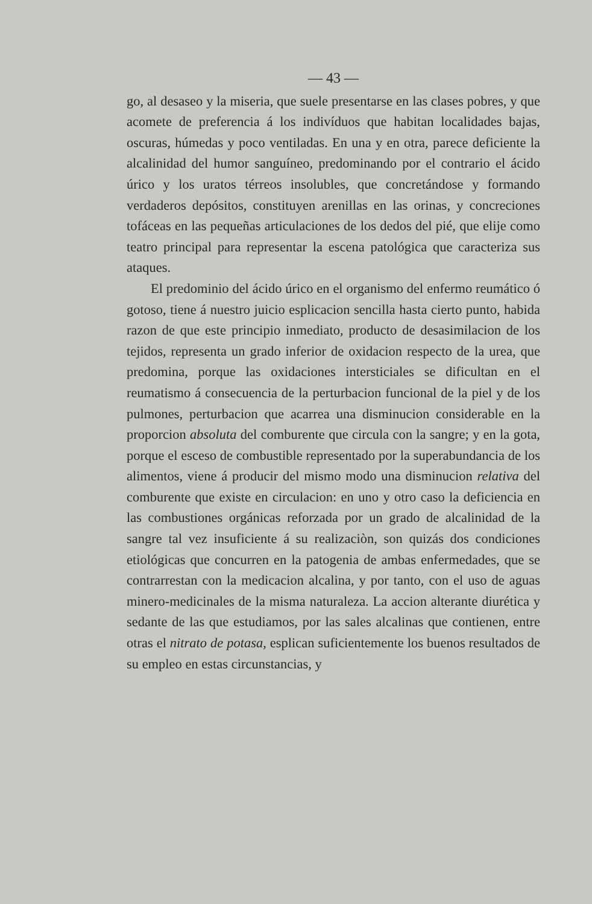— 43 —
go, al desaseo y la miseria, que suele presentarse en las clases pobres, y que acomete de preferencia á los indivíduos que habitan localidades bajas, oscuras, húmedas y poco ventiladas. En una y en otra, parece deficiente la alcalinidad del humor sanguíneo, predominando por el contrario el ácido úrico y los uratos térreos insolubles, que concretándose y formando verdaderos depósitos, constituyen arenillas en las orinas, y concreciones tofáceas en las pequeñas articulaciones de los dedos del pié, que elije como teatro principal para representar la escena patológica que caracteriza sus ataques.
El predominio del ácido úrico en el organismo del enfermo reumático ó gotoso, tiene á nuestro juicio esplicacion sencilla hasta cierto punto, habida razon de que este principio inmediato, producto de desasimilacion de los tejidos, representa un grado inferior de oxidacion respecto de la urea, que predomina, porque las oxidaciones intersticiales se dificultan en el reumatismo á consecuencia de la perturbacion funcional de la piel y de los pulmones, perturbacion que acarrea una disminucion considerable en la proporcion absoluta del comburente que circula con la sangre; y en la gota, porque el esceso de combustible representado por la superabundancia de los alimentos, viene á producir del mismo modo una disminucion relativa del comburente que existe en circulacion: en uno y otro caso la deficiencia en las combustiones orgánicas reforzada por un grado de alcalinidad de la sangre tal vez insuficiente á su realizaciòn, son quizás dos condiciones etiológicas que concurren en la patogenia de ambas enfermedades, que se contrarrestan con la medicacion alcalina, y por tanto, con el uso de aguas minero-medicinales de la misma naturaleza. La accion alterante diurética y sedante de las que estudiamos, por las sales alcalinas que contienen, entre otras el nitrato de potasa, esplican suficientemente los buenos resultados de su empleo en estas circunstancias, y